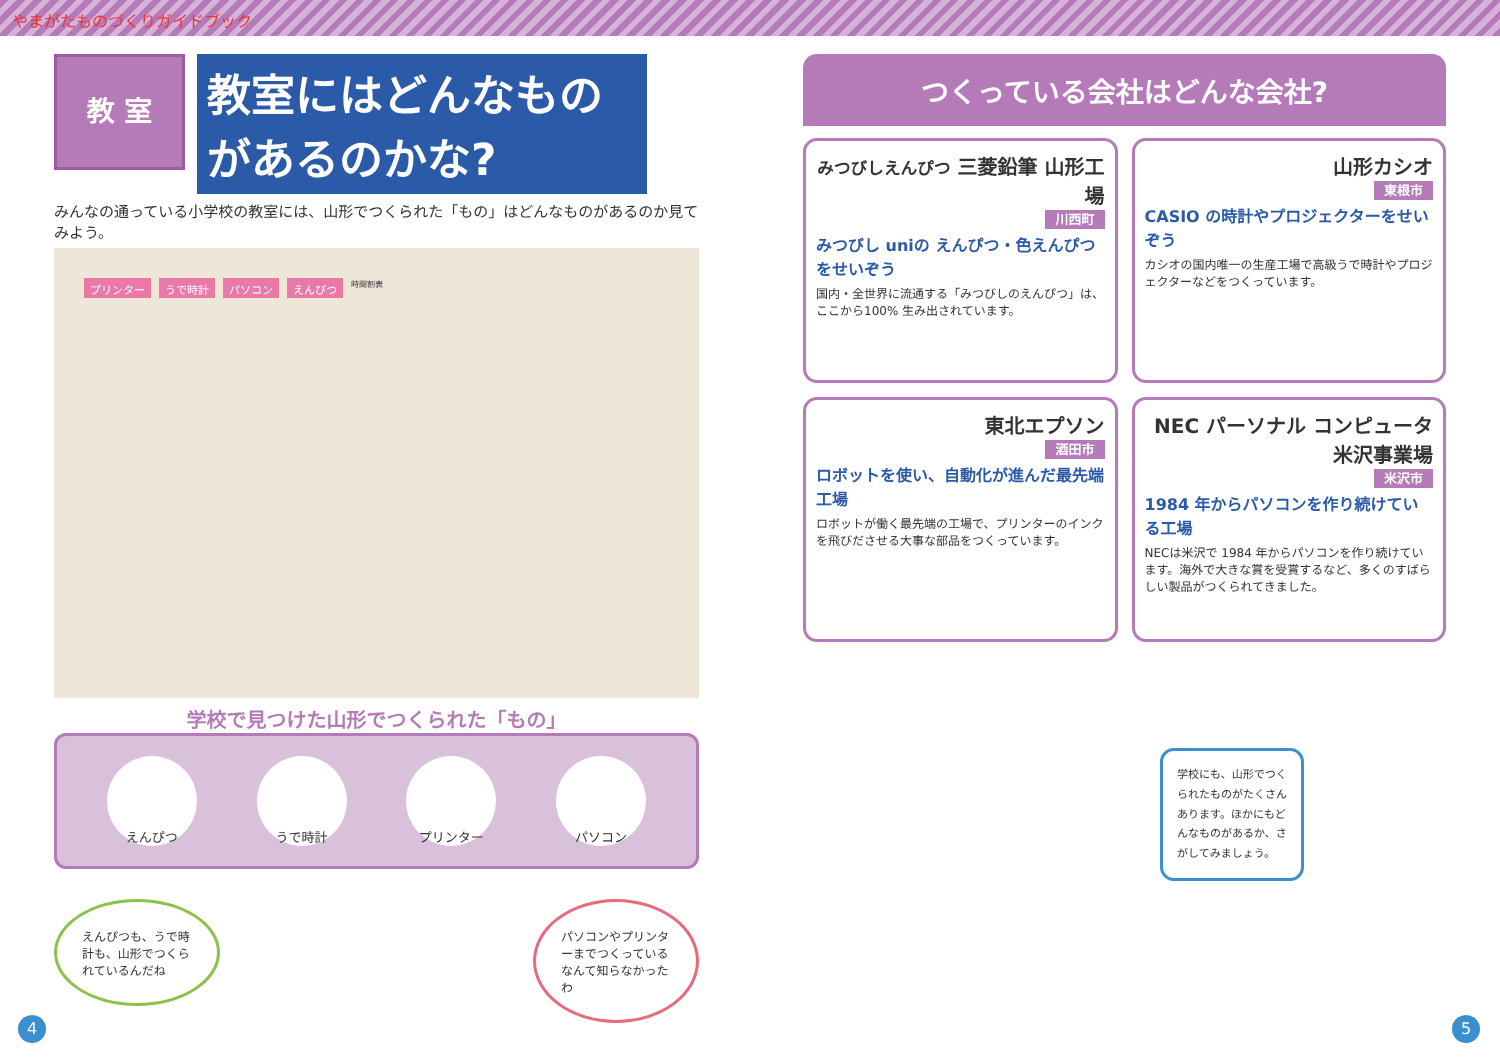やまがたものづくりガイドブック
教 室 教室にはどんなものがあるのかな?
みんなの通っている小学校の教室には、山形でつくられた「もの」はどんなものがあるのか見てみよう。
プリンター うで時計 パソコン えんぴつ 時間割表
学校で見つけた山形でつくられた「もの」
えんぴつ うで時計 プリンター パソコン
えんぴつも、うで時計も、山形でつくられているんだね
パソコンやプリンターまでつくっているなんて知らなかったわ
つくっている会社はどんな会社?
みつびしえんぴつ 三菱鉛筆 山形工場
川西町
みつびし uniの えんぴつ・色えんぴつをせいぞう
国内・全世界に流通する「みつびしのえんぴつ」は、ここから100% 生み出されています。
山形カシオ
東根市
CASIO の時計やプロジェクターをせいぞう
カシオの国内唯一の生産工場で高級うで時計やプロジェクターなどをつくっています。
東北エプソン
酒田市
ロボットを使い、自動化が進んだ最先端工場
ロボットが働く最先端の工場で、プリンターのインクを飛びださせる大事な部品をつくっています。
NEC パーソナル コンピュータ 米沢事業場
米沢市
1984 年からパソコンを作り続けている工場
NECは米沢で 1984 年からパソコンを作り続けています。海外で大きな賞を受賞するなど、多くのすばらしい製品がつくられてきました。
学校にも、山形でつくられたものがたくさんあります。ほかにもどんなものがあるか、さがしてみましょう。
4 5